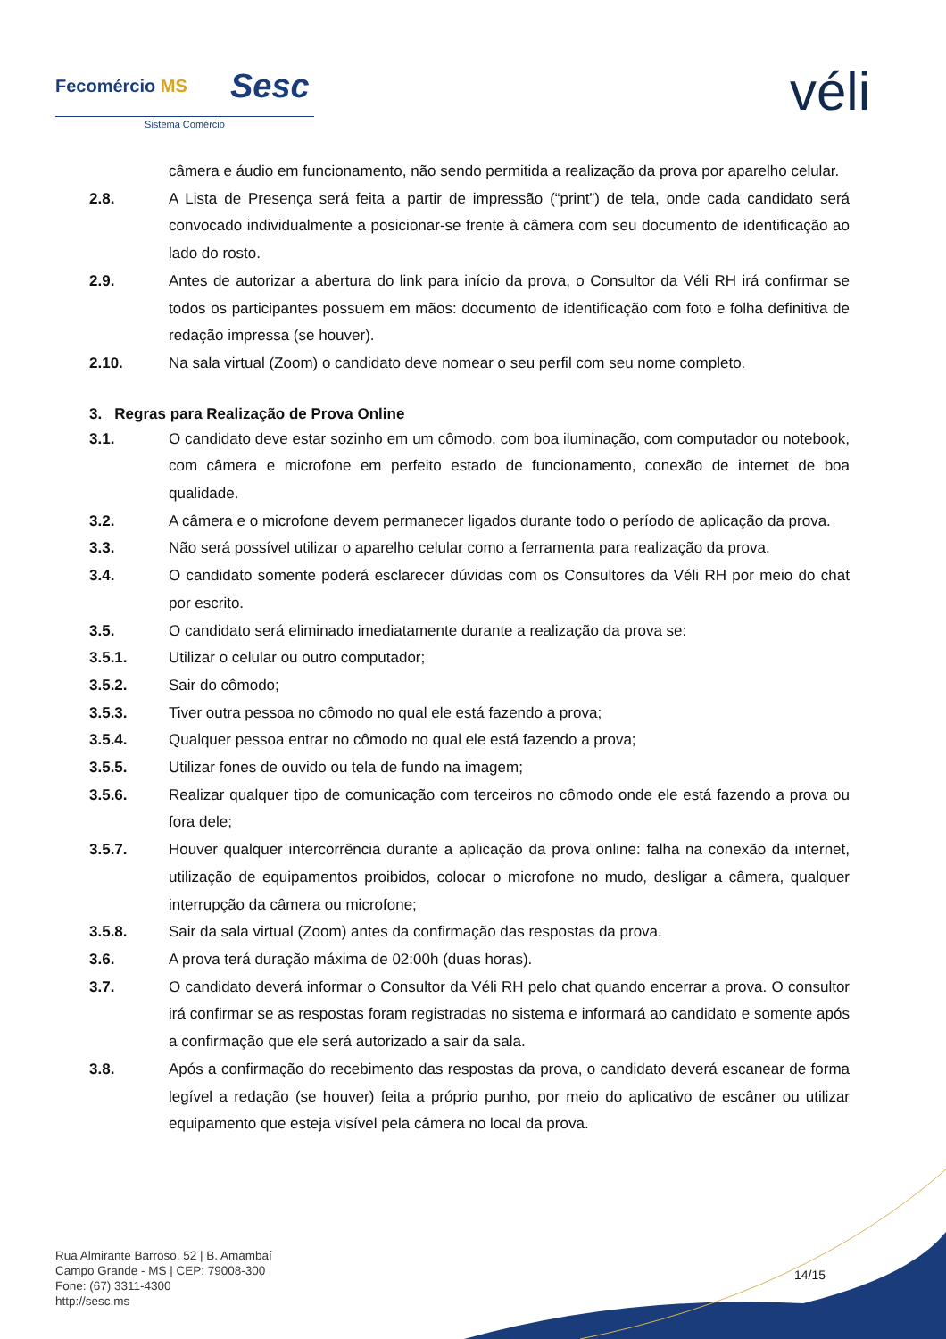Fecomércio MS Sesc
Sistema Comércio véli
câmera e áudio em funcionamento, não sendo permitida a realização da prova por aparelho celular.
2.8. A Lista de Presença será feita a partir de impressão (“print”) de tela, onde cada candidato será convocado individualmente a posicionar-se frente à câmera com seu documento de identificação ao lado do rosto.
2.9. Antes de autorizar a abertura do link para início da prova, o Consultor da Véli RH irá confirmar se todos os participantes possuem em mãos: documento de identificação com foto e folha definitiva de redação impressa (se houver).
2.10. Na sala virtual (Zoom) o candidato deve nomear o seu perfil com seu nome completo.
3. Regras para Realização de Prova Online
3.1. O candidato deve estar sozinho em um cômodo, com boa iluminação, com computador ou notebook, com câmera e microfone em perfeito estado de funcionamento, conexão de internet de boa qualidade.
3.2. A câmera e o microfone devem permanecer ligados durante todo o período de aplicação da prova.
3.3. Não será possível utilizar o aparelho celular como a ferramenta para realização da prova.
3.4. O candidato somente poderá esclarecer dúvidas com os Consultores da Véli RH por meio do chat por escrito.
3.5. O candidato será eliminado imediatamente durante a realização da prova se:
3.5.1. Utilizar o celular ou outro computador;
3.5.2. Sair do cômodo;
3.5.3. Tiver outra pessoa no cômodo no qual ele está fazendo a prova;
3.5.4. Qualquer pessoa entrar no cômodo no qual ele está fazendo a prova;
3.5.5. Utilizar fones de ouvido ou tela de fundo na imagem;
3.5.6. Realizar qualquer tipo de comunicação com terceiros no cômodo onde ele está fazendo a prova ou fora dele;
3.5.7. Houver qualquer intercorrência durante a aplicação da prova online: falha na conexão da internet, utilização de equipamentos proibidos, colocar o microfone no mudo, desligar a câmera, qualquer interrupção da câmera ou microfone;
3.5.8. Sair da sala virtual (Zoom) antes da confirmação das respostas da prova.
3.6. A prova terá duração máxima de 02:00h (duas horas).
3.7. O candidato deverá informar o Consultor da Véli RH pelo chat quando encerrar a prova. O consultor irá confirmar se as respostas foram registradas no sistema e informará ao candidato e somente após a confirmação que ele será autorizado a sair da sala.
3.8. Após a confirmação do recebimento das respostas da prova, o candidato deverá escanear de forma legível a redação (se houver) feita a próprio punho, por meio do aplicativo de escâner ou utilizar equipamento que esteja visível pela câmera no local da prova.
Rua Almirante Barroso, 52 | B. Amambaí
Campo Grande - MS | CEP: 79008-300
Fone: (67) 3311-4300
http://sesc.ms
14/15